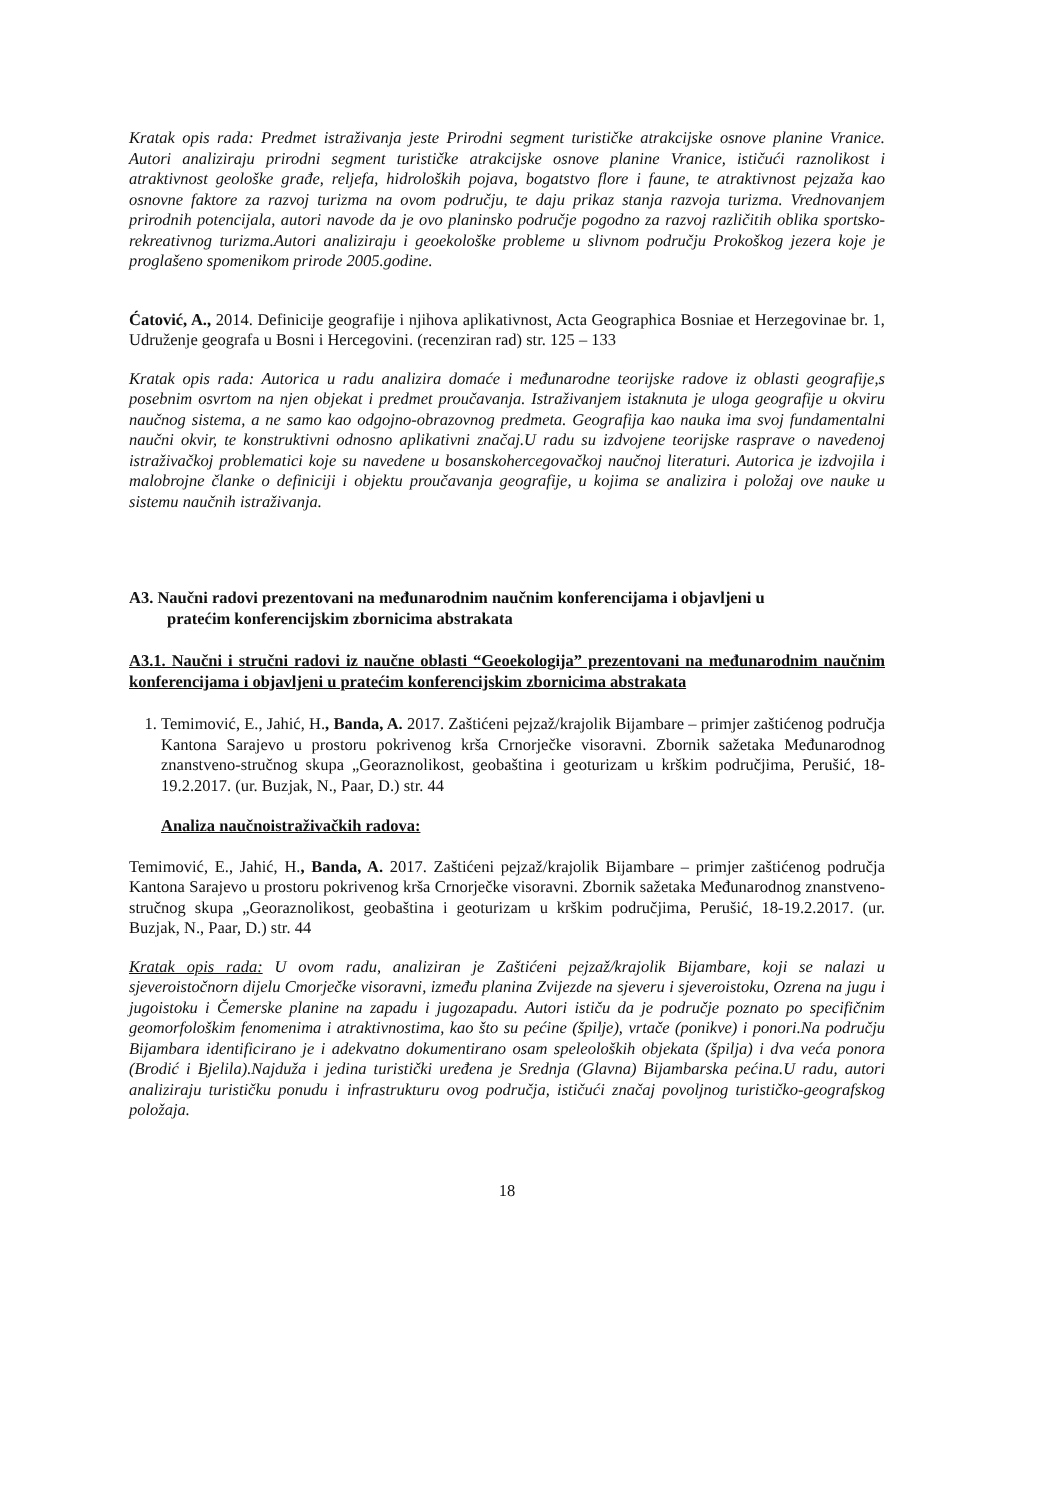Kratak opis rada: Predmet istraživanja jeste Prirodni segment turističke atrakcijske osnove planine Vranice. Autori analiziraju prirodni segment turističke atrakcijske osnove planine Vranice, ističući raznolikost i atraktivnost geološke građe, reljefa, hidroloških pojava, bogatstvo flore i faune, te atraktivnost pejzaža kao osnovne faktore za razvoj turizma na ovom području, te daju prikaz stanja razvoja turizma. Vrednovanjem prirodnih potencijala, autori navode da je ovo planinsko područje pogodno za razvoj različitih oblika sportsko-rekreativnog turizma.Autori analiziraju i geoekološke probleme u slivnom području Prokoškog jezera koje je proglašeno spomenikom prirode 2005.godine.
Ćatović, A., 2014. Definicije geografije i njihova aplikativnost, Acta Geographica Bosniae et Herzegovinae br. 1, Udruženje geografa u Bosni i Hercegovini. (recenziran rad) str. 125 – 133
Kratak opis rada: Autorica u radu analizira domaće i međunarodne teorijske radove iz oblasti geografije,s posebnim osvrtom na njen objekat i predmet proučavanja. Istraživanjem istaknuta je uloga geografije u okviru naučnog sistema, a ne samo kao odgojno-obrazovnog predmeta. Geografija kao nauka ima svoj fundamentalni naučni okvir, te konstruktivni odnosno aplikativni značaj.U radu su izdvojene teorijske rasprave o navedenoj istraživačkoj problematici koje su navedene u bosanskohercegovačkoj naučnoj literaturi. Autorica je izdvojila i malobrojne članke o definiciji i objektu proučavanja geografije, u kojima se analizira i položaj ove nauke u sistemu naučnih istraživanja.
A3. Naučni radovi prezentovani na međunarodnim naučnim konferencijama i objavljeni u
pratećim konferencijskim zbornicima abstrakata
A3.1. Naučni i stručni radovi iz naučne oblasti “Geoekologija” prezentovani na međunarodnim naučnim konferencijama i objavljeni u pratećim konferencijskim zbornicima abstrakata
1. Temimović, E., Jahić, H., Banda, A. 2017. Zaštićeni pejzaž/krajolik Bijambare – primjer zaštićenog područja Kantona Sarajevo u prostoru pokrivenog krša Crnorječke visoravni. Zbornik sažetaka Međunarodnog znanstveno-stručnog skupa „Georaznolikost, geobaština i geoturizam u krškim područjima, Perušić, 18-19.2.2017. (ur. Buzjak, N., Paar, D.) str. 44
Analiza naučnoistraživačkih radova:
Temimović, E., Jahić, H., Banda, A. 2017. Zaštićeni pejzaž/krajolik Bijambare – primjer zaštićenog područja Kantona Sarajevo u prostoru pokrivenog krša Crnorječke visoravni. Zbornik sažetaka Međunarodnog znanstveno-stručnog skupa „Georaznolikost, geobaština i geoturizam u krškim područjima, Perušić, 18-19.2.2017. (ur. Buzjak, N., Paar, D.) str. 44
Kratak opis rada: U ovom radu, analiziran je Zaštićeni pejzaž/krajolik Bijambare, koji se nalazi u sjeveroistočnorn dijelu Cmorječke visoravni, između planina Zvijezde na sjeveru i sjeveroistoku, Ozrena na jugu i jugoistoku i Čemerske planine na zapadu i jugozapadu. Autori ističu da je područje poznato po specifičnim geomorfološkim fenomenima i atraktivnostima, kao što su pećine (špilje), vrtače (ponikve) i ponori.Na području Bijambara identificirano je i adekvatno dokumentirano osam speleoloških objekata (špilja) i dva veća ponora (Brodić i Bjelila).Najduža i jedina turistički uređena je Srednja (Glavna) Bijambarska pećina.U radu, autori analiziraju turističku ponudu i infrastrukturu ovog područja, ističući značaj povoljnog turističko-geografskog položaja.
18